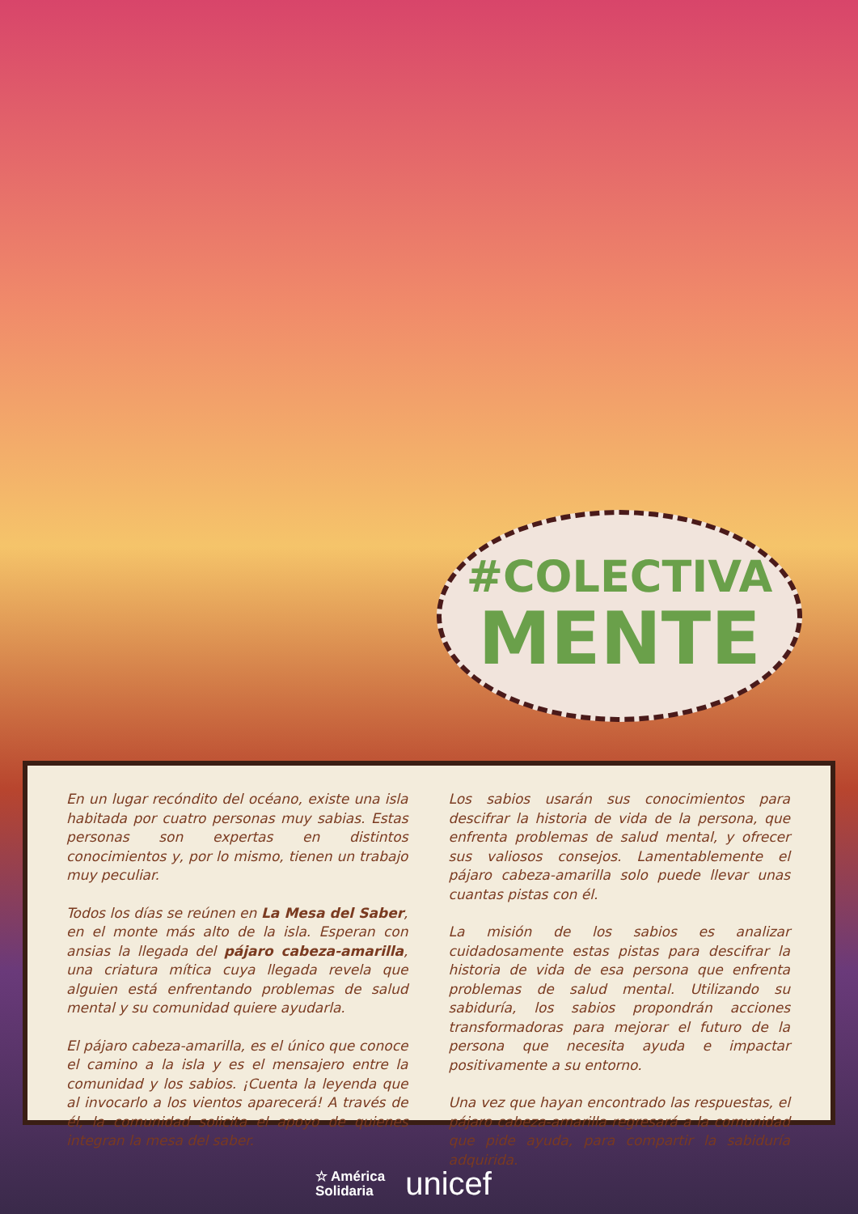#COLECTIVA
MENTE
En un lugar recóndito del océano, existe una isla habitada por cuatro personas muy sabias. Estas personas son expertas en distintos conocimientos y, por lo mismo, tienen un trabajo muy peculiar.
Todos los días se reúnen en La Mesa del Saber, en el monte más alto de la isla. Esperan con ansias la llegada del pájaro cabeza-amarilla, una criatura mítica cuya llegada revela que alguien está enfrentando problemas de salud mental y su comunidad quiere ayudarla.
El pájaro cabeza-amarilla, es el único que conoce el camino a la isla y es el mensajero entre la comunidad y los sabios. ¡Cuenta la leyenda que al invocarlo a los vientos aparecerá! A través de él, la comunidad solicita el apoyo de quienes integran la mesa del saber.
Los sabios usarán sus conocimientos para descifrar la historia de vida de la persona, que enfrenta problemas de salud mental, y ofrecer sus valiosos consejos. Lamentablemente el pájaro cabeza-amarilla solo puede llevar unas cuantas pistas con él.
La misión de los sabios es analizar cuidadosamente estas pistas para descifrar la historia de vida de esa persona que enfrenta problemas de salud mental. Utilizando su sabiduría, los sabios propondrán acciones transformadoras para mejorar el futuro de la persona que necesita ayuda e impactar positivamente a su entorno.
Una vez que hayan encontrado las respuestas, el pájaro cabeza-amarilla regresará a la comunidad que pide ayuda, para compartir la sabiduría adquirida.
☆ América
Solidaria
unicef